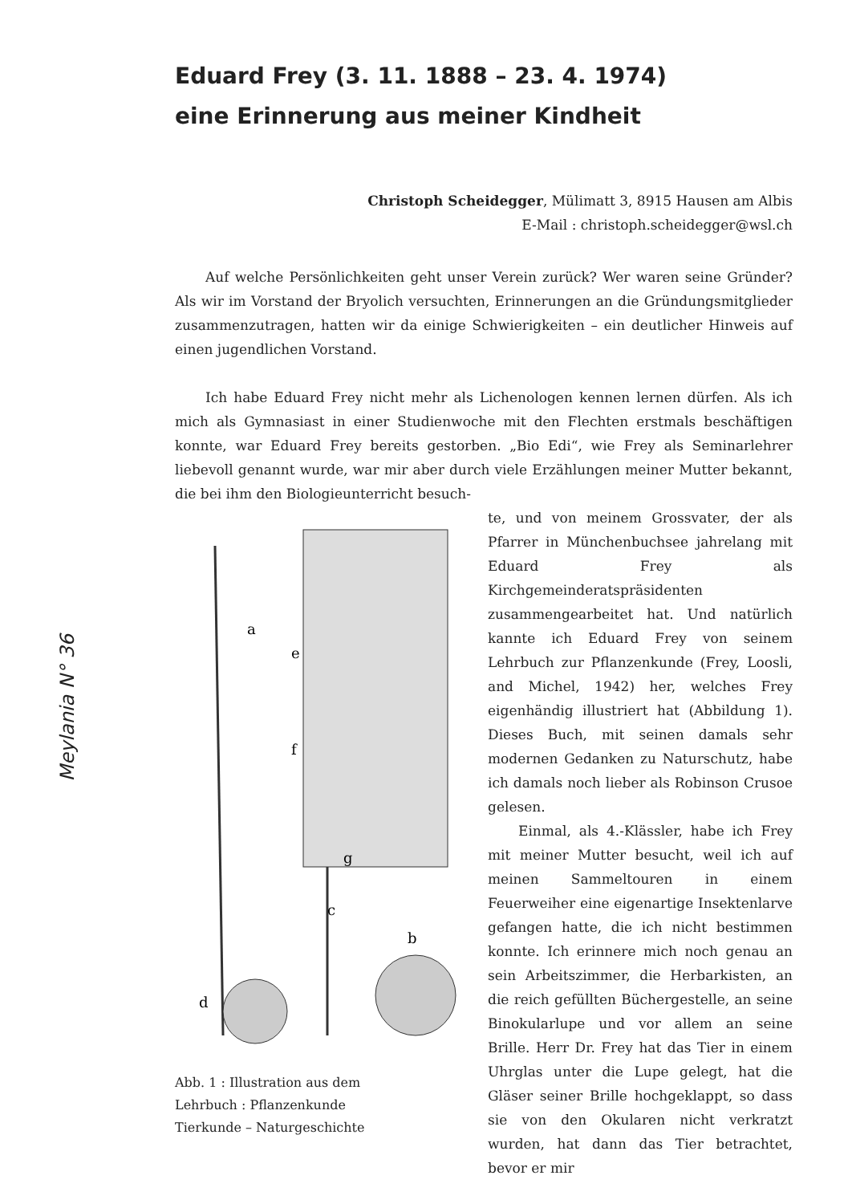Meylania N° 36
Eduard Frey (3. 11. 1888 – 23. 4. 1974)
eine Erinnerung aus meiner Kindheit
Christoph Scheidegger, Mülimatt 3, 8915 Hausen am Albis
E-Mail : christoph.scheidegger@wsl.ch
Auf welche Persönlichkeiten geht unser Verein zurück? Wer waren seine Gründer? Als wir im Vorstand der Bryolich versuchten, Erinnerungen an die Gründungsmitglieder zusammenzutragen, hatten wir da einige Schwierigkeiten – ein deutlicher Hinweis auf einen jugendlichen Vorstand.
Ich habe Eduard Frey nicht mehr als Lichenologen kennen lernen dürfen. Als ich mich als Gymnasiast in einer Studienwoche mit den Flechten erstmals beschäftigen konnte, war Eduard Frey bereits gestorben. „Bio Edi“, wie Frey als Seminarlehrer liebevoll genannt wurde, war mir aber durch viele Erzählungen meiner Mutter bekannt, die bei ihm den Biologieunterricht besuch-
a
e
f
g
c
b
d
Abb. 1 : Illustration aus dem
Lehrbuch : Pflanzenkunde
Tierkunde – Naturgeschichte
te, und von meinem Grossvater, der als Pfarrer in Münchenbuchsee jahrelang mit Eduard Frey als Kirchgemeinderatspräsidenten zusammengearbeitet hat. Und natürlich kannte ich Eduard Frey von seinem Lehrbuch zur Pflanzenkunde (Frey, Loosli, and Michel, 1942) her, welches Frey eigenhändig illustriert hat (Abbildung 1). Dieses Buch, mit seinen damals sehr modernen Gedanken zu Naturschutz, habe ich damals noch lieber als Robinson Crusoe gelesen.
Einmal, als 4.-Klässler, habe ich Frey mit meiner Mutter besucht, weil ich auf meinen Sammeltouren in einem Feuerweiher eine eigenartige Insektenlarve gefangen hatte, die ich nicht bestimmen konnte. Ich erinnere mich noch genau an sein Arbeitszimmer, die Herbarkisten, an die reich gefüllten Büchergestelle, an seine Binokularlupe und vor allem an seine Brille. Herr Dr. Frey hat das Tier in einem Uhrglas unter die Lupe gelegt, hat die Gläser seiner Brille hochgeklappt, so dass sie von den Okularen nicht verkratzt wurden, hat dann das Tier betrachtet, bevor er mir